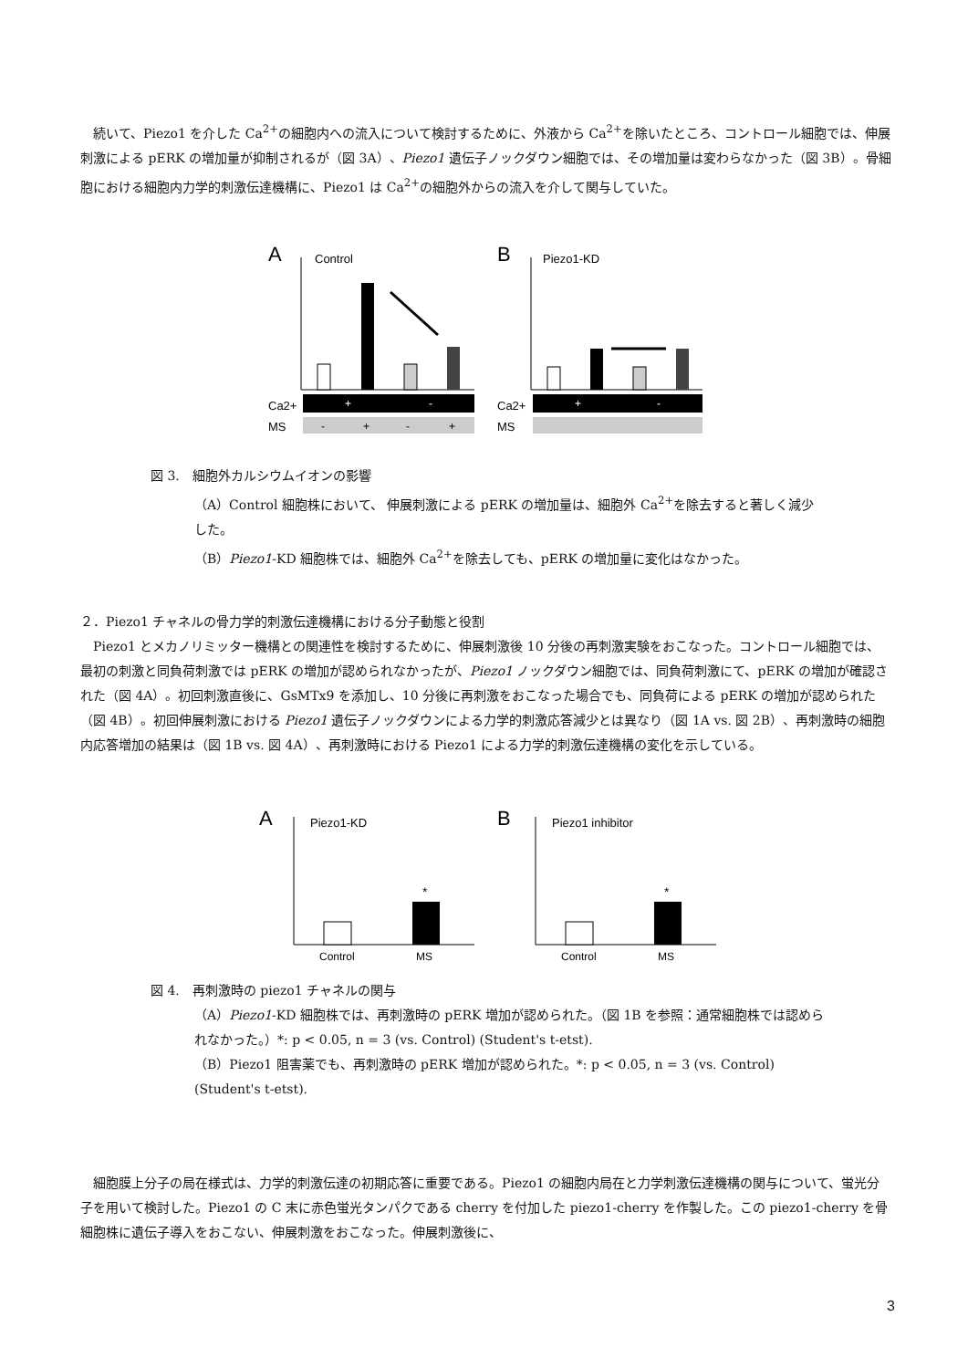続いて、Piezo1 を介した Ca<sup>2+</sup>の細胞内への流入について検討するために、外液から Ca<sup>2+</sup>を除いたところ、コントロール細胞では、伸展刺激による pERK の増加量が抑制されるが（図 3A）、Piezo1 遺伝子ノックダウン細胞では、その増加量は変わらなかった（図 3B）。骨細胞における細胞内力学的刺激伝達機構に、Piezo1 は Ca<sup>2+</sup>の細胞外からの流入を介して関与していた。
A
Control
Ca2+
+
-
MS
-
+
-
+
B
Piezo1-KD
Ca2+
+
-
MS
図 3.　細胞外カルシウムイオンの影響
（A）Control 細胞株において、 伸展刺激による pERK の増加量は、細胞外 Ca<sup>2+</sup>を除去すると著しく減少した。
（B）Piezo1-KD 細胞株では、細胞外 Ca<sup>2+</sup>を除去しても、pERK の増加量に変化はなかった。
２．Piezo1 チャネルの骨力学的刺激伝達機構における分子動態と役割
Piezo1 とメカノリミッター機構との関連性を検討するために、伸展刺激後 10 分後の再刺激実験をおこなった。コントロール細胞では、最初の刺激と同負荷刺激では pERK の増加が認められなかったが、Piezo1 ノックダウン細胞では、同負荷刺激にて、pERK の増加が確認された（図 4A）。初回刺激直後に、GsMTx9 を添加し、10 分後に再刺激をおこなった場合でも、同負荷による pERK の増加が認められた（図 4B）。初回伸展刺激における Piezo1 遺伝子ノックダウンによる力学的刺激応答減少とは異なり（図 1A vs. 図 2B）、再刺激時の細胞内応答増加の結果は（図 1B vs. 図 4A）、再刺激時における Piezo1 による力学的刺激伝達機構の変化を示している。
A
Piezo1-KD
*
Control
MS
B
Piezo1 inhibitor
*
Control
MS
図 4.　再刺激時の piezo1 チャネルの関与
（A）Piezo1-KD 細胞株では、再刺激時の pERK 増加が認められた。（図 1B を参照：通常細胞株では認められなかった。）*: p < 0.05, n = 3 (vs. Control) (Student's t-etst).
（B）Piezo1 阻害薬でも、再刺激時の pERK 増加が認められた。*: p < 0.05, n = 3 (vs. Control) (Student's t-etst).
細胞膜上分子の局在様式は、力学的刺激伝達の初期応答に重要である。Piezo1 の細胞内局在と力学刺激伝達機構の関与について、蛍光分子を用いて検討した。Piezo1 の C 末に赤色蛍光タンパクである cherry を付加した piezo1-cherry を作製した。この piezo1-cherry を骨細胞株に遺伝子導入をおこない、伸展刺激をおこなった。伸展刺激後に、
3